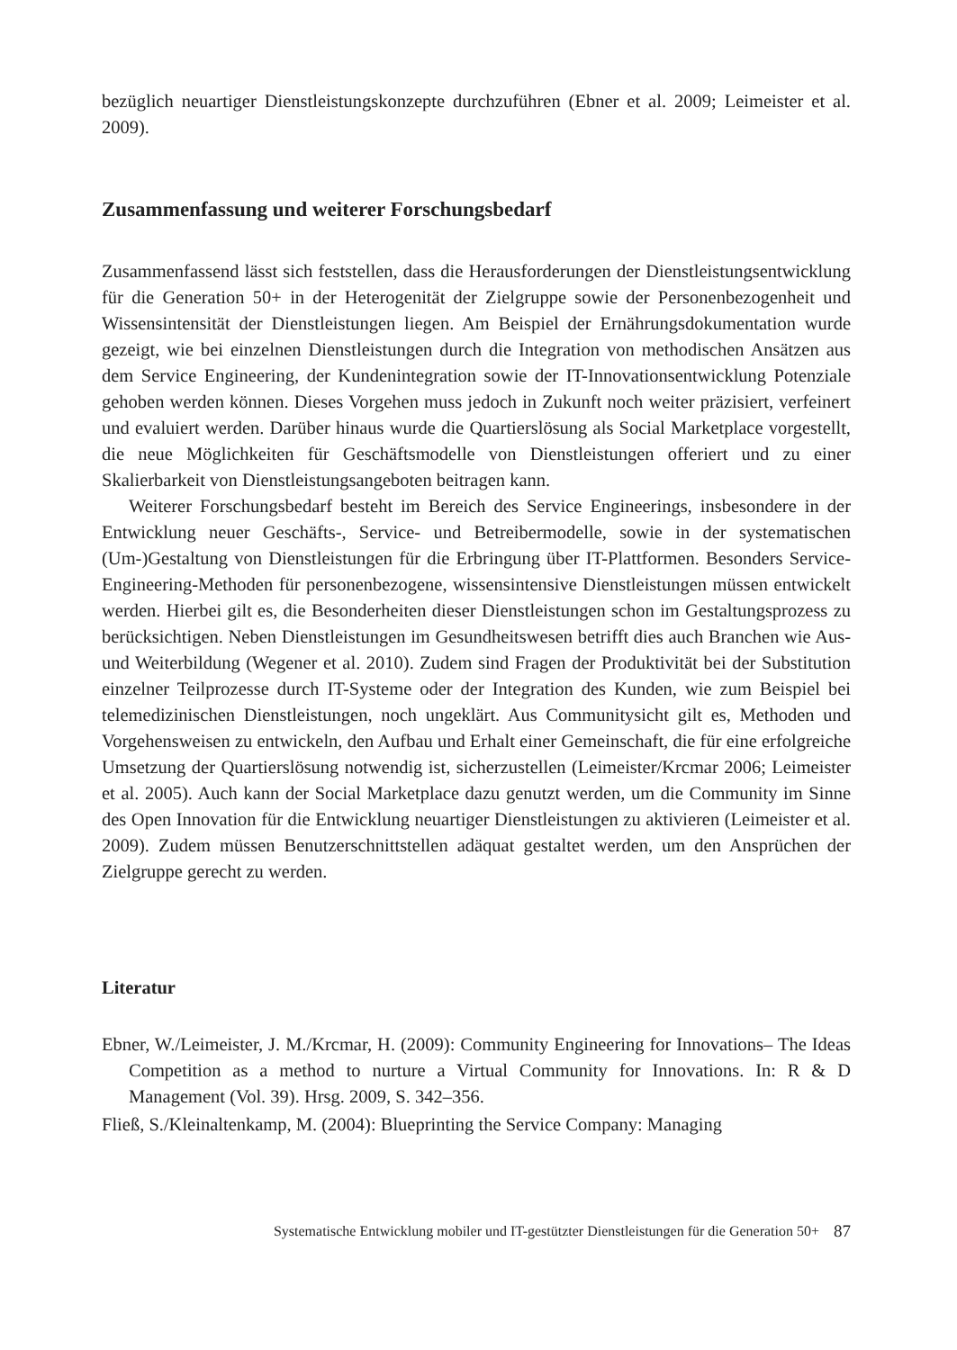bezüglich neuartiger Dienstleistungskonzepte durchzuführen (Ebner et al. 2009; Leimeister et al. 2009).
Zusammenfassung und weiterer Forschungsbedarf
Zusammenfassend lässt sich feststellen, dass die Herausforderungen der Dienstleistungsentwicklung für die Generation 50+ in der Heterogenität der Zielgruppe sowie der Personenbezogenheit und Wissensintensität der Dienstleistungen liegen. Am Beispiel der Ernährungsdokumentation wurde gezeigt, wie bei einzelnen Dienstleistungen durch die Integration von methodischen Ansätzen aus dem Service Engineering, der Kundenintegration sowie der IT-Innovationsentwicklung Potenziale gehoben werden können. Dieses Vorgehen muss jedoch in Zukunft noch weiter präzisiert, verfeinert und evaluiert werden. Darüber hinaus wurde die Quartierslösung als Social Marketplace vorgestellt, die neue Möglichkeiten für Geschäftsmodelle von Dienstleistungen offeriert und zu einer Skalierbarkeit von Dienstleistungsangeboten beitragen kann.
Weiterer Forschungsbedarf besteht im Bereich des Service Engineerings, insbesondere in der Entwicklung neuer Geschäfts-, Service- und Betreibermodelle, sowie in der systematischen (Um-)Gestaltung von Dienstleistungen für die Erbringung über IT-Plattformen. Besonders Service-Engineering-Methoden für personenbezogene, wissensintensive Dienstleistungen müssen entwickelt werden. Hierbei gilt es, die Besonderheiten dieser Dienstleistungen schon im Gestaltungsprozess zu berücksichtigen. Neben Dienstleistungen im Gesundheitswesen betrifft dies auch Branchen wie Aus- und Weiterbildung (Wegener et al. 2010). Zudem sind Fragen der Produktivität bei der Substitution einzelner Teilprozesse durch IT-Systeme oder der Integration des Kunden, wie zum Beispiel bei telemedizinischen Dienstleistungen, noch ungeklärt. Aus Communitysicht gilt es, Methoden und Vorgehensweisen zu entwickeln, den Aufbau und Erhalt einer Gemeinschaft, die für eine erfolgreiche Umsetzung der Quartierslösung notwendig ist, sicherzustellen (Leimeister/Krcmar 2006; Leimeister et al. 2005). Auch kann der Social Marketplace dazu genutzt werden, um die Community im Sinne des Open Innovation für die Entwicklung neuartiger Dienstleistungen zu aktivieren (Leimeister et al. 2009). Zudem müssen Benutzerschnittstellen adäquat gestaltet werden, um den Ansprüchen der Zielgruppe gerecht zu werden.
Literatur
Ebner, W./Leimeister, J. M./Krcmar, H. (2009): Community Engineering for Innovations– The Ideas Competition as a method to nurture a Virtual Community for Innovations. In: R & D Management (Vol. 39). Hrsg. 2009, S. 342–356.
Fließ, S./Kleinaltenkamp, M. (2004): Blueprinting the Service Company: Managing
Systematische Entwicklung mobiler und IT-gestützter Dienstleistungen für die Generation 50+ 87